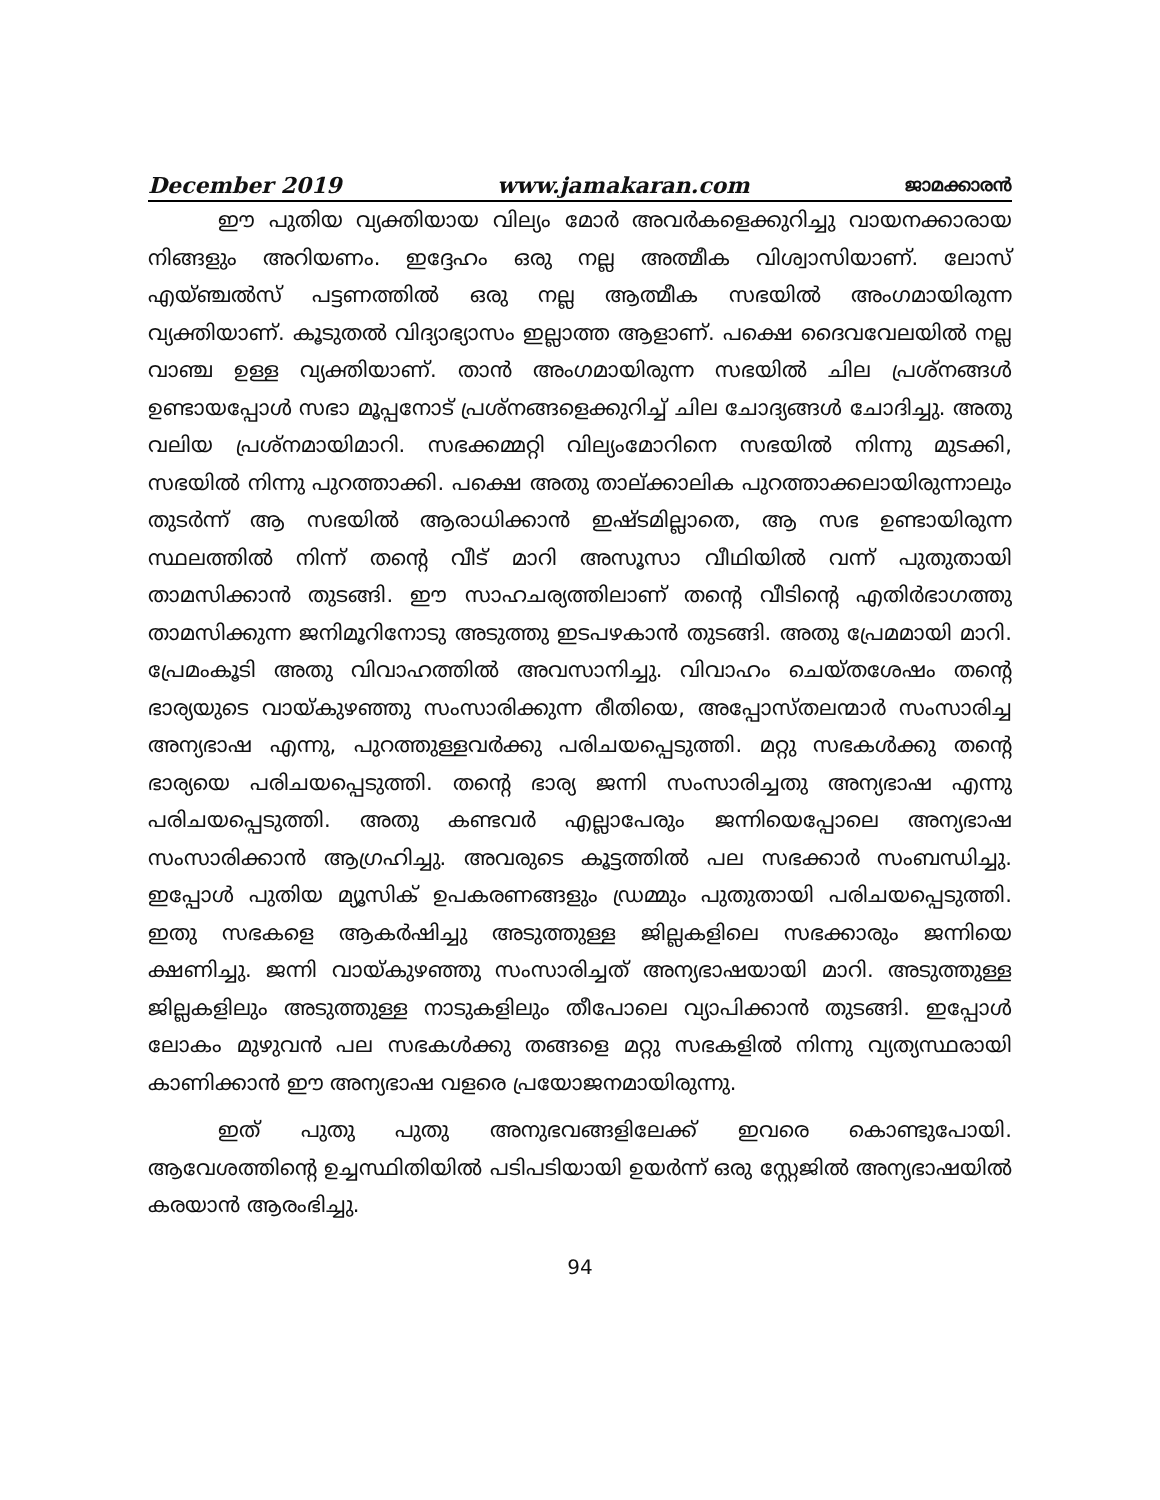December 2019 www.jamakaran.com ജാമക്കാരൻ
ഈ പുതിയ വ്യക്തിയായ വില്യം മോർ അവർകളെക്കുറിച്ചു വായനക്കാരായ നിങ്ങളും അറിയണം. ഇദ്ദേഹം ഒരു നല്ല അത്മീക വിശ്വാസിയാണ്. ലോസ് എയ്ഞ്ചൽസ് പട്ടണത്തിൽ ഒരു നല്ല ആത്മീക സഭയിൽ അംഗമായിരുന്ന വ്യക്തിയാണ്. കൂടുതൽ വിദ്യാഭ്യാസം ഇല്ലാത്ത ആളാണ്. പക്ഷെ ദൈവവേലയിൽ നല്ല വാഞ്ച ഉള്ള വ്യക്തിയാണ്. താൻ അംഗമായിരുന്ന സഭയിൽ ചില പ്രശ്നങ്ങൾ ഉണ്ടായപ്പോൾ സഭാ മൂപ്പനോട് പ്രശ്നങ്ങളെക്കുറിച്ച് ചില ചോദ്യങ്ങൾ ചോദിച്ചു. അതു വലിയ പ്രശ്നമായിമാറി. സഭക്കമ്മറ്റി വില്യംമോറിനെ സഭയിൽ നിന്നു മുടക്കി, സഭയിൽ നിന്നു പുറത്താക്കി. പക്ഷെ അതു താല്ക്കാലിക പുറത്താക്കലായിരുന്നാലും തുടർന്ന് ആ സഭയിൽ ആരാധിക്കാൻ ഇഷ്ടമില്ലാതെ, ആ സഭ ഉണ്ടായിരുന്ന സ്ഥലത്തിൽ നിന്ന് തന്റെ വീട് മാറി അസൂസാ വീഥിയിൽ വന്ന് പുതുതായി താമസിക്കാൻ തുടങ്ങി. ഈ സാഹചര്യത്തിലാണ് തന്റെ വീടിന്റെ എതിർഭാഗത്തു താമസിക്കുന്ന ജനിമൂറിനോടു അടുത്തു ഇടപഴകാൻ തുടങ്ങി. അതു പ്രേമമായി മാറി. പ്രേമംകൂടി അതു വിവാഹത്തിൽ അവസാനിച്ചു. വിവാഹം ചെയ്തശേഷം തന്റെ ഭാര്യയുടെ വായ്കുഴഞ്ഞു സംസാരിക്കുന്ന രീതിയെ, അപ്പോസ്തലന്മാർ സംസാരിച്ച അന്യഭാഷ എന്നു, പുറത്തുള്ളവർക്കു പരിചയപ്പെടുത്തി. മറ്റു സഭകൾക്കു തന്റെ ഭാര്യയെ പരിചയപ്പെടുത്തി. തന്റെ ഭാര്യ ജന്നി സംസാരിച്ചതു അന്യഭാഷ എന്നു പരിചയപ്പെടുത്തി. അതു കണ്ടവർ എല്ലാപേരും ജന്നിയെപ്പോലെ അന്യഭാഷ സംസാരിക്കാൻ ആഗ്രഹിച്ചു. അവരുടെ കൂട്ടത്തിൽ പല സഭക്കാർ സംബന്ധിച്ചു. ഇപ്പോൾ പുതിയ മ്യൂസിക് ഉപകരണങ്ങളും ഡ്രമ്മും പുതുതായി പരിചയപ്പെടുത്തി. ഇതു സഭകളെ ആകർഷിച്ചു അടുത്തുള്ള ജില്ലകളിലെ സഭക്കാരും ജന്നിയെ ക്ഷണിച്ചു. ജന്നി വായ്കുഴഞ്ഞു സംസാരിച്ചത് അന്യഭാഷയായി മാറി. അടുത്തുള്ള ജില്ലകളിലും അടുത്തുള്ള നാടുകളിലും തീപോലെ വ്യാപിക്കാൻ തുടങ്ങി. ഇപ്പോൾ ലോകം മുഴുവൻ പല സഭകൾക്കു തങ്ങളെ മറ്റു സഭകളിൽ നിന്നു വ്യത്യസ്ഥരായി കാണിക്കാൻ ഈ അന്യഭാഷ വളരെ പ്രയോജനമായിരുന്നു.
ഇത് പുതു പുതു അനുഭവങ്ങളിലേക്ക് ഇവരെ കൊണ്ടുപോയി. ആവേശത്തിന്റെ ഉച്ചസ്ഥിതിയിൽ പടിപടിയായി ഉയർന്ന് ഒരു സ്റ്റേജിൽ അന്യഭാഷയിൽ കരയാൻ ആരംഭിച്ചു.
94